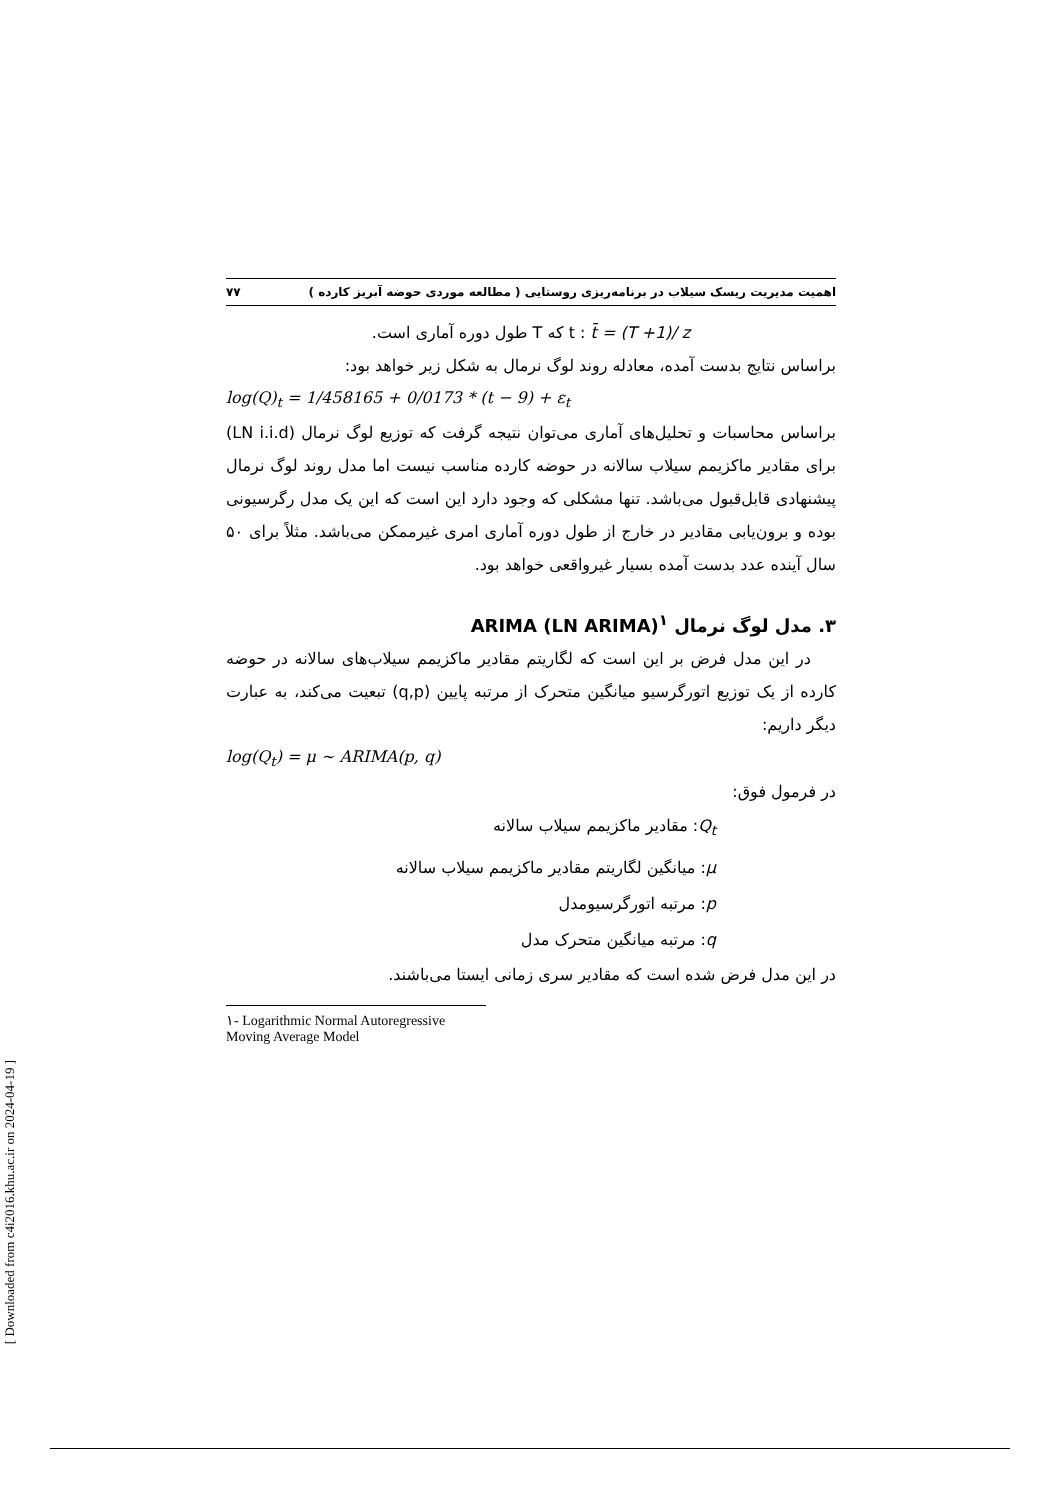اهمیت مدیریت ریسک سیلاب در برنامه‌ریزی روستایی ( مطالعه موردی حوضه آبریز کارده ) ۷۷
t : t̄ = (T +1)/ z که T طول دوره آماری است.
براساس نتایج بدست آمده، معادله روند لوگ نرمال به شکل زیر خواهد بود:
log(Q)<sub>t</sub> = 1/458165 + 0/0173 * (t − 9) + ε<sub>t</sub>
براساس محاسبات و تحلیل‌های آماری می‌توان نتیجه گرفت که توزیع لوگ نرمال (LN i.i.d) برای مقادیر ماکزیمم سیلاب سالانه در حوضه کارده مناسب نیست اما مدل روند لوگ نرمال پیشنهادی قابل‌قبول می‌باشد. تنها مشکلی که وجود دارد این است که این یک مدل رگرسیونی بوده و برون‌یابی مقادیر در خارج از طول دوره آماری امری غیرممکن می‌باشد. مثلاً برای ۵۰ سال آینده عدد بدست آمده بسیار غیرواقعی خواهد بود.
۳. مدل لوگ نرمال ARIMA (LN ARIMA)<sup>۱</sup>
در این مدل فرض بر این است که لگاریتم مقادیر ماکزیمم سیلاب‌های سالانه در حوضه کارده از یک توزیع اتورگرسیو میانگین متحرک از مرتبه پایین (q,p) تبعیت می‌کند، به عبارت دیگر داریم:
log(Q<sub>t</sub>) = μ ~ ARIMA(p, q)
در فرمول فوق:
Q<sub>t</sub>: مقادیر ماکزیمم سیلاب سالانه
μ: میانگین لگاریتم مقادیر ماکزیمم سیلاب سالانه
p: مرتبه اتورگرسیومدل
q: مرتبه میانگین متحرک مدل
در این مدل فرض شده است که مقادیر سری زمانی ایستا می‌باشند.
۱- Logarithmic Normal Autoregressive Moving Average Model
[ Downloaded from c4i2016.khu.ac.ir on 2024-04-19 ]